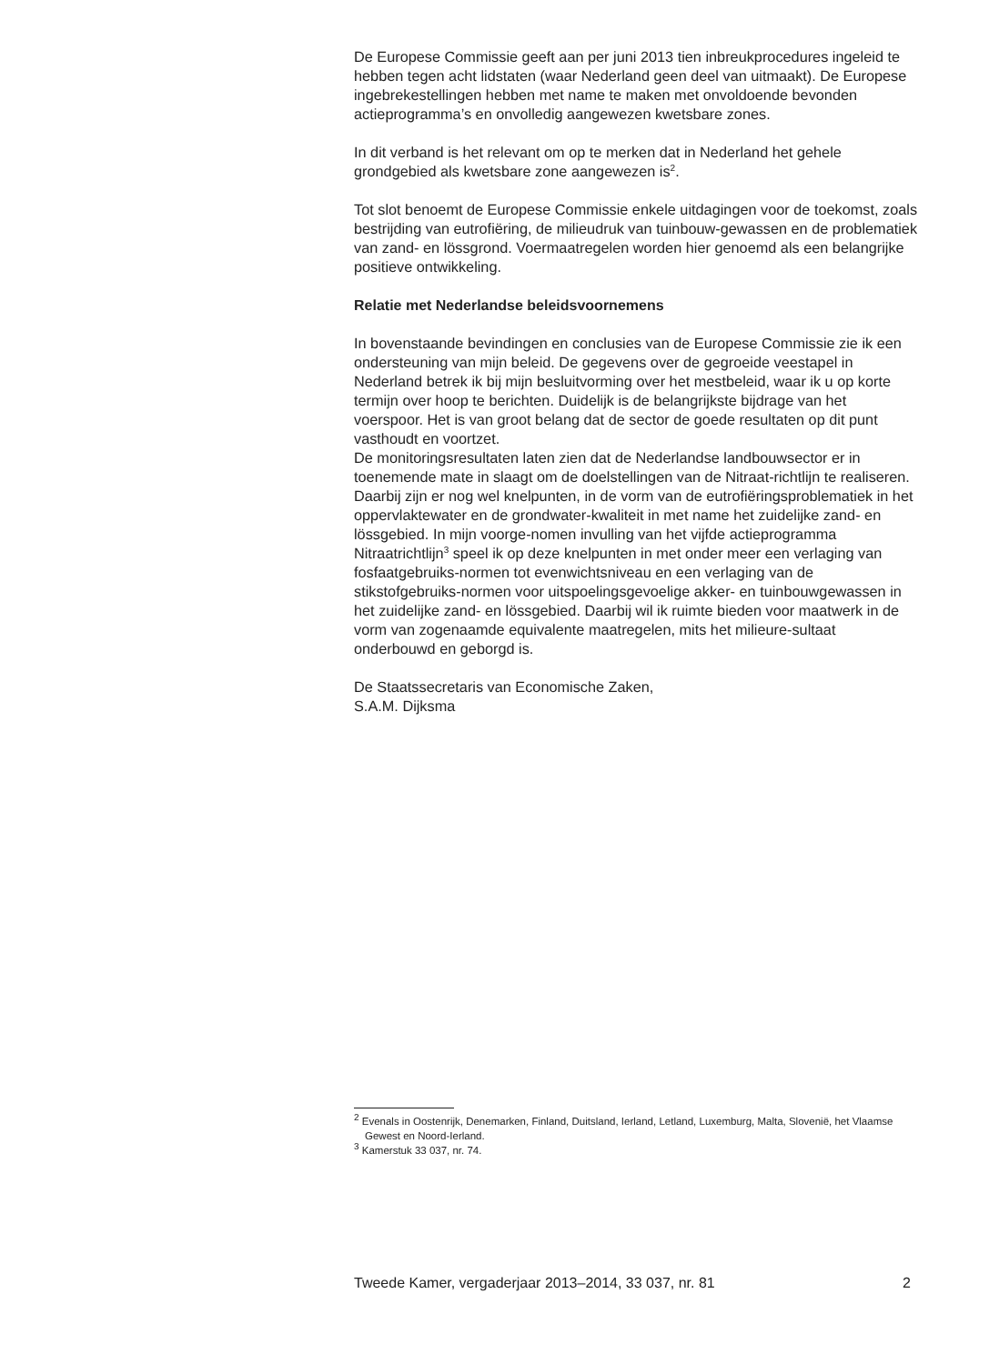De Europese Commissie geeft aan per juni 2013 tien inbreukprocedures ingeleid te hebben tegen acht lidstaten (waar Nederland geen deel van uitmaakt). De Europese ingebrekestellingen hebben met name te maken met onvoldoende bevonden actieprogramma’s en onvolledig aangewezen kwetsbare zones.
In dit verband is het relevant om op te merken dat in Nederland het gehele grondgebied als kwetsbare zone aangewezen is<sup>2</sup>.
Tot slot benoemt de Europese Commissie enkele uitdagingen voor de toekomst, zoals bestrijding van eutrofiëring, de milieudruk van tuinbouw-gewassen en de problematiek van zand- en lössgrond. Voermaatregelen worden hier genoemd als een belangrijke positieve ontwikkeling.
Relatie met Nederlandse beleidsvoornemens
In bovenstaande bevindingen en conclusies van de Europese Commissie zie ik een ondersteuning van mijn beleid. De gegevens over de gegroeide veestapel in Nederland betrek ik bij mijn besluitvorming over het mestbeleid, waar ik u op korte termijn over hoop te berichten. Duidelijk is de belangrijkste bijdrage van het voerspoor. Het is van groot belang dat de sector de goede resultaten op dit punt vasthoudt en voortzet.
De monitoringsresultaten laten zien dat de Nederlandse landbouwsector er in toenemende mate in slaagt om de doelstellingen van de Nitraat-richtlijn te realiseren. Daarbij zijn er nog wel knelpunten, in de vorm van de eutrofiëringsproblematiek in het oppervlaktewater en de grondwater-kwaliteit in met name het zuidelijke zand- en lössgebied. In mijn voorge-nomen invulling van het vijfde actieprogramma Nitraatrichtlijn<sup>3</sup> speel ik op deze knelpunten in met onder meer een verlaging van fosfaatgebruiks-normen tot evenwichtsniveau en een verlaging van de stikstofgebruiks-normen voor uitspoelingsgevoelige akker- en tuinbouwgewassen in het zuidelijke zand- en lössgebied. Daarbij wil ik ruimte bieden voor maatwerk in de vorm van zogenaamde equivalente maatregelen, mits het milieure-sultaat onderbouwd en geborgd is.
De Staatssecretaris van Economische Zaken,
S.A.M. Dijksma
<sup>2</sup> Evenals in Oostenrijk, Denemarken, Finland, Duitsland, Ierland, Letland, Luxemburg, Malta, Slovenië, het Vlaamse Gewest en Noord-Ierland.
<sup>3</sup> Kamerstuk 33 037, nr. 74.
Tweede Kamer, vergaderjaar 2013–2014, 33 037, nr. 81 2